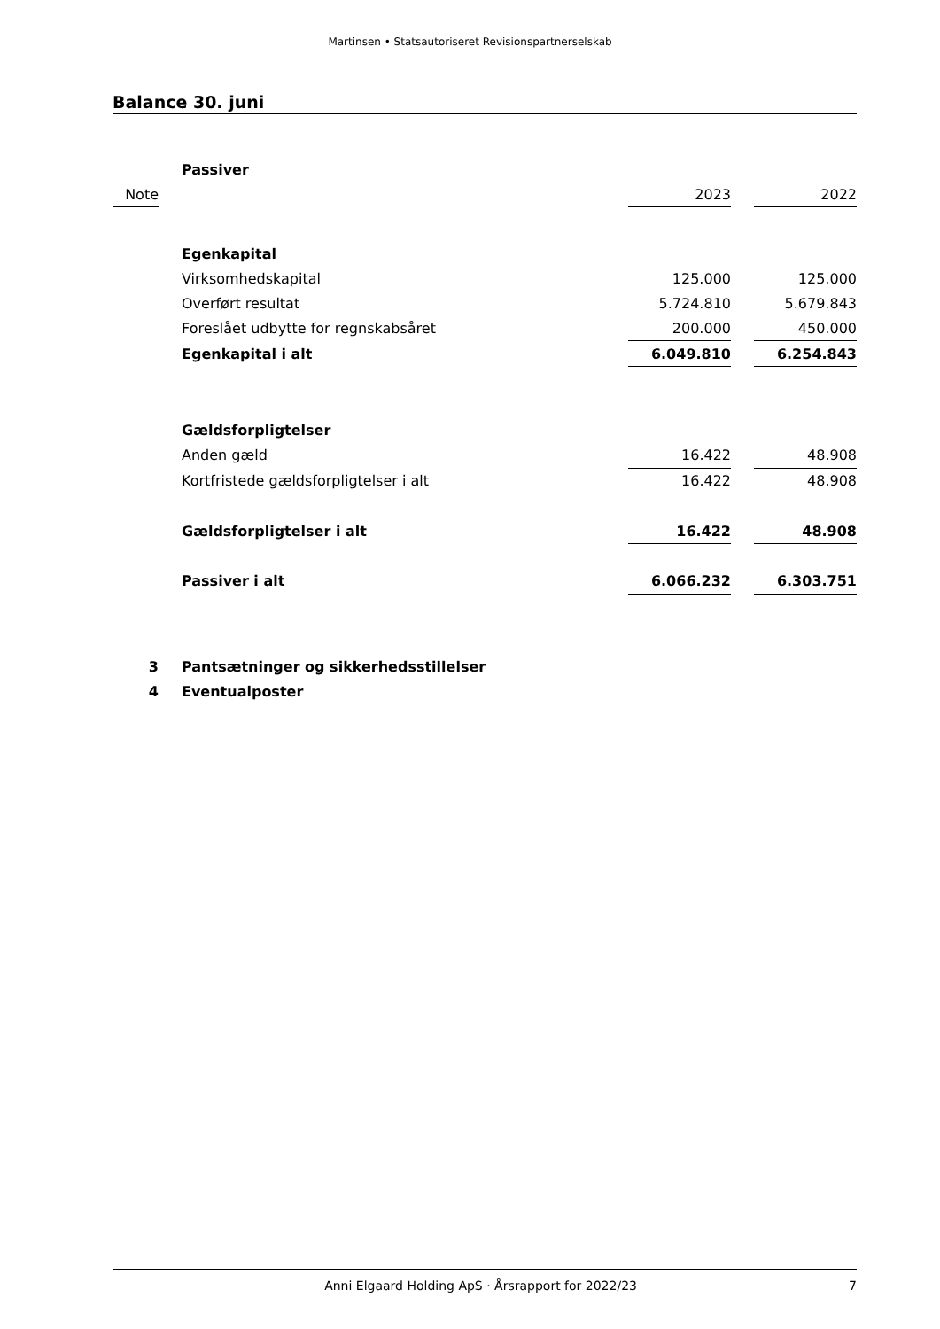Martinsen • Statsautoriseret Revisionspartnerselskab
Balance 30. juni
| | | Passiver | | | |
| Note | | | 2023 | | 2022 |
| | | Egenkapital | | | |
| | | Virksomhedskapital | 125.000 | | 125.000 |
| | | Overført resultat | 5.724.810 | | 5.679.843 |
| | | Foreslået udbytte for regnskabsåret | 200.000 | | 450.000 |
| | | Egenkapital i alt | 6.049.810 | | 6.254.843 |
| | | Gældsforpligtelser | | | |
| | | Anden gæld | 16.422 | | 48.908 |
| | | Kortfristede gældsforpligtelser i alt | 16.422 | | 48.908 |
| | | Gældsforpligtelser i alt | 16.422 | | 48.908 |
| | | Passiver i alt | 6.066.232 | | 6.303.751 |
| 3 | | Pantsætninger og sikkerhedsstillelser | | | |
| 4 | | Eventualposter | | | |
Anni Elgaard Holding ApS · Årsrapport for 2022/23 7